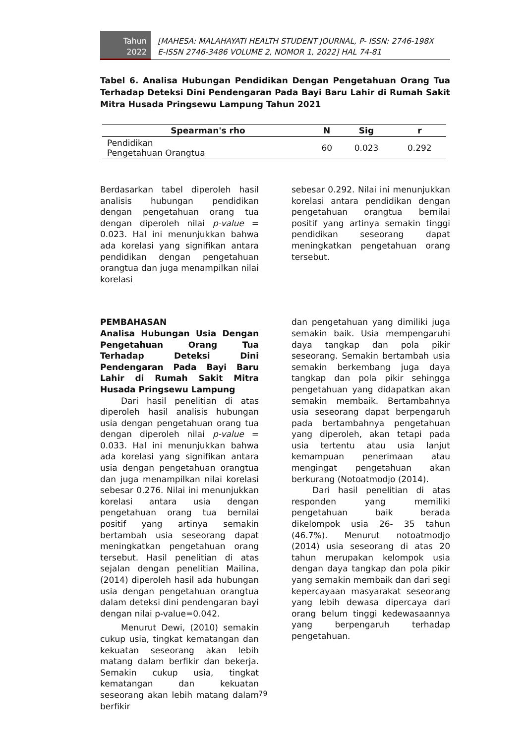Tahun
2022
[MAHESA: MALAHAYATI HEALTH STUDENT JOURNAL, P- ISSN: 2746-198X
E-ISSN 2746-3486 VOLUME 2, NOMOR 1, 2022] HAL 74-81
Tabel 6. Analisa Hubungan Pendidikan Dengan Pengetahuan Orang Tua Terhadap Deteksi Dini Pendengaran Pada Bayi Baru Lahir di Rumah Sakit Mitra Husada Pringsewu Lampung Tahun 2021
| Spearman's rho | N | Sig | r |
| --- | --- | --- | --- |
| Pendidikan Pengetahuan Orangtua | 60 | 0.023 | 0.292 |
Berdasarkan tabel diperoleh hasil analisis hubungan pendidikan dengan pengetahuan orang tua dengan diperoleh nilai p-value = 0.023. Hal ini menunjukkan bahwa ada korelasi yang signifikan antara pendidikan dengan pengetahuan orangtua dan juga menampilkan nilai korelasi
sebesar 0.292. Nilai ini menunjukkan korelasi antara pendidikan dengan pengetahuan orangtua bernilai positif yang artinya semakin tinggi pendidikan seseorang dapat meningkatkan pengetahuan orang tersebut.
PEMBAHASAN
Analisa Hubungan Usia Dengan Pengetahuan Orang Tua Terhadap Deteksi Dini Pendengaran Pada Bayi Baru Lahir di Rumah Sakit Mitra Husada Pringsewu Lampung
Dari hasil penelitian di atas diperoleh hasil analisis hubungan usia dengan pengetahuan orang tua dengan diperoleh nilai p-value = 0.033. Hal ini menunjukkan bahwa ada korelasi yang signifikan antara usia dengan pengetahuan orangtua dan juga menampilkan nilai korelasi sebesar 0.276. Nilai ini menunjukkan korelasi antara usia dengan pengetahuan orang tua bernilai positif yang artinya semakin bertambah usia seseorang dapat meningkatkan pengetahuan orang tersebut. Hasil penelitian di atas sejalan dengan penelitian Mailina, (2014) diperoleh hasil ada hubungan usia dengan pengetahuan orangtua dalam deteksi dini pendengaran bayi dengan nilai p-value=0.042.
Menurut Dewi, (2010) semakin cukup usia, tingkat kematangan dan kekuatan seseorang akan lebih matang dalam berfikir dan bekerja. Semakin cukup usia, tingkat kematangan dan kekuatan seseorang akan lebih matang dalam berfikir
dan pengetahuan yang dimiliki juga semakin baik. Usia mempengaruhi daya tangkap dan pola pikir seseorang. Semakin bertambah usia semakin berkembang juga daya tangkap dan pola pikir sehingga pengetahuan yang didapatkan akan semakin membaik. Bertambahnya usia seseorang dapat berpengaruh pada bertambahnya pengetahuan yang diperoleh, akan tetapi pada usia tertentu atau usia lanjut kemampuan penerimaan atau mengingat pengetahuan akan berkurang (Notoatmodjo (2014).
Dari hasil penelitian di atas responden yang memiliki pengetahuan baik berada dikelompok usia 26- 35 tahun (46.7%). Menurut notoatmodjo (2014) usia seseorang di atas 20 tahun merupakan kelompok usia dengan daya tangkap dan pola pikir yang semakin membaik dan dari segi kepercayaan masyarakat seseorang yang lebih dewasa dipercaya dari orang belum tinggi kedewasaannya yang berpengaruh terhadap pengetahuan.
79